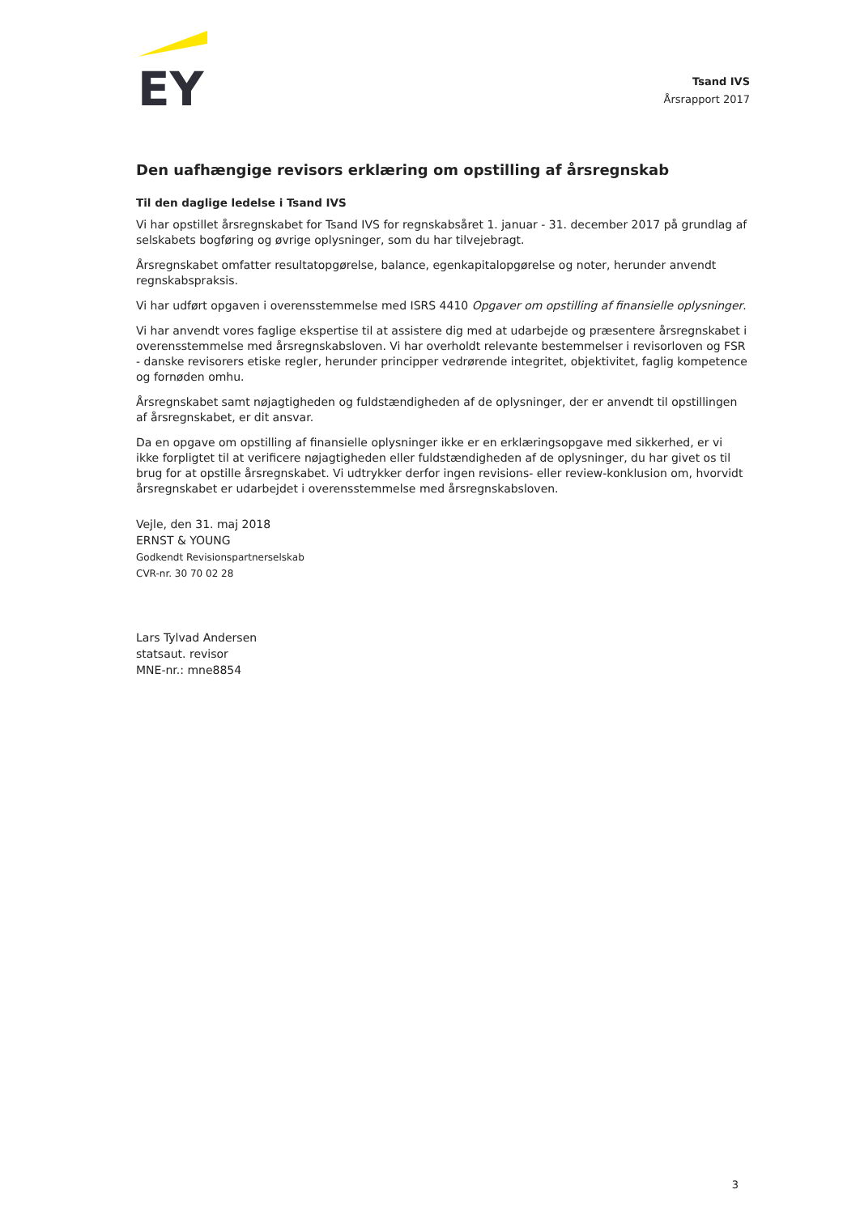EY
Tsand IVS
Årsrapport 2017
Den uafhængige revisors erklæring om opstilling af årsregnskab
Til den daglige ledelse i Tsand IVS
Vi har opstillet årsregnskabet for Tsand IVS for regnskabsåret 1. januar - 31. december 2017 på grundlag af selskabets bogføring og øvrige oplysninger, som du har tilvejebragt.
Årsregnskabet omfatter resultatopgørelse, balance, egenkapitalopgørelse og noter, herunder anvendt regnskabspraksis.
Vi har udført opgaven i overensstemmelse med ISRS 4410 Opgaver om opstilling af finansielle oplysninger.
Vi har anvendt vores faglige ekspertise til at assistere dig med at udarbejde og præsentere årsregnskabet i overensstemmelse med årsregnskabsloven. Vi har overholdt relevante bestemmelser i revisorloven og FSR - danske revisorers etiske regler, herunder principper vedrørende integritet, objektivitet, faglig kompetence og fornøden omhu.
Årsregnskabet samt nøjagtigheden og fuldstændigheden af de oplysninger, der er anvendt til opstillingen af årsregnskabet, er dit ansvar.
Da en opgave om opstilling af finansielle oplysninger ikke er en erklæringsopgave med sikkerhed, er vi ikke forpligtet til at verificere nøjagtigheden eller fuldstændigheden af de oplysninger, du har givet os til brug for at opstille årsregnskabet. Vi udtrykker derfor ingen revisions- eller review-konklusion om, hvorvidt årsregnskabet er udarbejdet i overensstemmelse med årsregnskabsloven.
Vejle, den 31. maj 2018
ERNST & YOUNG
Godkendt Revisionspartnerselskab
CVR-nr. 30 70 02 28
Lars Tylvad Andersen
statsaut. revisor
MNE-nr.: mne8854
3